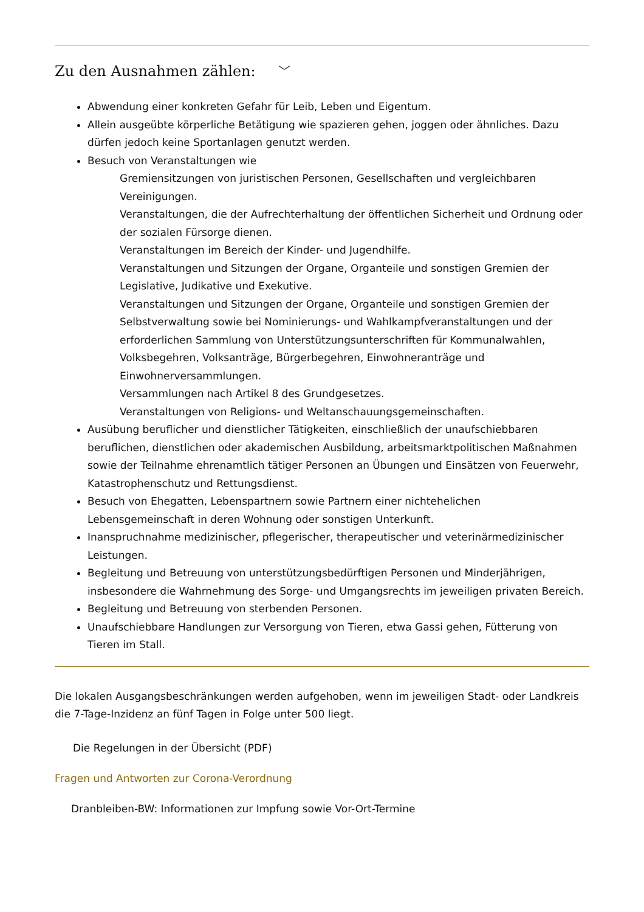Zu den Ausnahmen zählen: ﹀
Abwendung einer konkreten Gefahr für Leib, Leben und Eigentum.
Allein ausgeübte körperliche Betätigung wie spazieren gehen, joggen oder ähnliches. Dazu dürfen jedoch keine Sportanlagen genutzt werden.
Besuch von Veranstaltungen wie
Gremiensitzungen von juristischen Personen, Gesellschaften und vergleichbaren Vereinigungen.
Veranstaltungen, die der Aufrechterhaltung der öffentlichen Sicherheit und Ordnung oder der sozialen Fürsorge dienen.
Veranstaltungen im Bereich der Kinder- und Jugendhilfe.
Veranstaltungen und Sitzungen der Organe, Organteile und sonstigen Gremien der Legislative, Judikative und Exekutive.
Veranstaltungen und Sitzungen der Organe, Organteile und sonstigen Gremien der Selbstverwaltung sowie bei Nominierungs- und Wahlkampfveranstaltungen und der erforderlichen Sammlung von Unterstützungsunterschriften für Kommunalwahlen, Volksbegehren, Volksanträge, Bürgerbegehren, Einwohneranträge und Einwohnerversammlungen.
Versammlungen nach Artikel 8 des Grundgesetzes.
Veranstaltungen von Religions- und Weltanschauungsgemeinschaften.
Ausübung beruflicher und dienstlicher Tätigkeiten, einschließlich der unaufschiebbaren beruflichen, dienstlichen oder akademischen Ausbildung, arbeitsmarktpolitischen Maßnahmen sowie der Teilnahme ehrenamtlich tätiger Personen an Übungen und Einsätzen von Feuerwehr, Katastrophenschutz und Rettungsdienst.
Besuch von Ehegatten, Lebenspartnern sowie Partnern einer nichtehelichen Lebensgemeinschaft in deren Wohnung oder sonstigen Unterkunft.
Inanspruchnahme medizinischer, pflegerischer, therapeutischer und veterinärmedizinischer Leistungen.
Begleitung und Betreuung von unterstützungsbedürftigen Personen und Minderjährigen, insbesondere die Wahrnehmung des Sorge- und Umgangsrechts im jeweiligen privaten Bereich.
Begleitung und Betreuung von sterbenden Personen.
Unaufschiebbare Handlungen zur Versorgung von Tieren, etwa Gassi gehen, Fütterung von Tieren im Stall.
Die lokalen Ausgangsbeschränkungen werden aufgehoben, wenn im jeweiligen Stadt- oder Landkreis die 7-Tage-Inzidenz an fünf Tagen in Folge unter 500 liegt.
Die Regelungen in der Übersicht (PDF)
Fragen und Antworten zur Corona-Verordnung
Dranbleiben-BW: Informationen zur Impfung sowie Vor-Ort-Termine